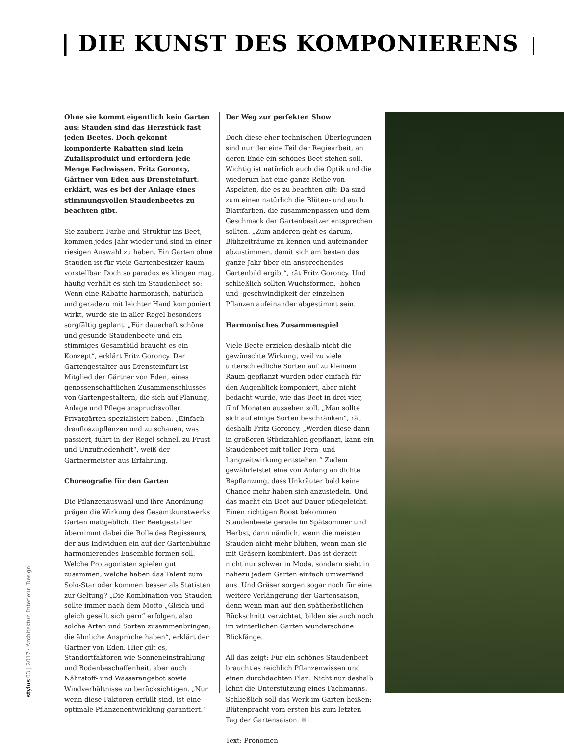| DIE KUNST DES KOMPONIERENS
Ohne sie kommt eigentlich kein Garten aus: Stauden sind das Herzstück fast jeden Beetes. Doch gekonnt komponierte Rabatten sind kein Zufallsprodukt und erfordern jede Menge Fachwissen. Fritz Goroncy, Gärtner von Eden aus Drensteinfurt, erklärt, was es bei der Anlage eines stimmungsvollen Staudenbeetes zu beachten gibt.
Sie zaubern Farbe und Struktur ins Beet, kommen jedes Jahr wieder und sind in einer riesigen Auswahl zu haben. Ein Garten ohne Stauden ist für viele Gartenbesitzer kaum vorstellbar. Doch so paradox es klingen mag, häufig verhält es sich im Staudenbeet so: Wenn eine Rabatte harmonisch, natürlich und geradezu mit leichter Hand komponiert wirkt, wurde sie in aller Regel besonders sorgfältig geplant. „Für dauerhaft schöne und gesunde Staudenbeete und ein stimmiges Gesamtbild braucht es ein Konzept“, erklärt Fritz Goroncy. Der Gartengestalter aus Drensteinfurt ist Mitglied der Gärtner von Eden, eines genossenschaftlichen Zusammenschlusses von Gartengestaltern, die sich auf Planung, Anlage und Pflege anspruchsvoller Privatgärten spezialisiert haben. „Einfach draufloszupflanzen und zu schauen, was passiert, führt in der Regel schnell zu Frust und Unzufriedenheit“, weiß der Gärtnermeister aus Erfahrung.
Choreografie für den Garten
Die Pflanzenauswahl und ihre Anordnung prägen die Wirkung des Gesamtkunstwerks Garten maßgeblich. Der Beetgestalter übernimmt dabei die Rolle des Regisseurs, der aus Individuen ein auf der Gartenbühne harmonierendes Ensemble formen soll. Welche Protagonisten spielen gut zusammen, welche haben das Talent zum Solo-Star oder kommen besser als Statisten zur Geltung? „Die Kombination von Stauden sollte immer nach dem Motto „Gleich und gleich gesellt sich gern“ erfolgen, also solche Arten und Sorten zusammenbringen, die ähnliche Ansprüche haben“, erklärt der Gärtner von Eden. Hier gilt es, Standortfaktoren wie Sonneneinstrahlung und Bodenbeschaffenheit, aber auch Nährstoff- und Wasserangebot sowie Windverhältnisse zu berücksichtigen. „Nur wenn diese Faktoren erfüllt sind, ist eine optimale Pflanzenentwicklung garantiert.“
Der Weg zur perfekten Show
Doch diese eher technischen Überlegungen sind nur der eine Teil der Regiearbeit, an deren Ende ein schönes Beet stehen soll. Wichtig ist natürlich auch die Optik und die wiederum hat eine ganze Reihe von Aspekten, die es zu beachten gilt: Da sind zum einen natürlich die Blüten- und auch Blattfarben, die zusammenpassen und dem Geschmack der Gartenbesitzer entsprechen sollten. „Zum anderen geht es darum, Blühzeiträume zu kennen und aufeinander abzustimmen, damit sich am besten das ganze Jahr über ein ansprechendes Gartenbild ergibt“, rät Fritz Goroncy. Und schließlich sollten Wuchsformen, -höhen und -geschwindigkeit der einzelnen Pflanzen aufeinander abgestimmt sein.
Harmonisches Zusammenspiel
Viele Beete erzielen deshalb nicht die gewünschte Wirkung, weil zu viele unterschiedliche Sorten auf zu kleinem Raum gepflanzt wurden oder einfach für den Augenblick komponiert, aber nicht bedacht wurde, wie das Beet in drei vier, fünf Monaten aussehen soll. „Man sollte sich auf einige Sorten beschränken“, rät deshalb Fritz Goroncy. „Werden diese dann in größeren Stückzahlen gepflanzt, kann ein Staudenbeet mit toller Fern- und Langzeitwirkung entstehen.“ Zudem gewährleistet eine von Anfang an dichte Bepflanzung, dass Unkräuter bald keine Chance mehr haben sich anzusiedeln. Und das macht ein Beet auf Dauer pflegeleicht. Einen richtigen Boost bekommen Staudenbeete gerade im Spätsommer und Herbst, dann nämlich, wenn die meisten Stauden nicht mehr blühen, wenn man sie mit Gräsern kombiniert. Das ist derzeit nicht nur schwer in Mode, sondern sieht in nahezu jedem Garten einfach umwerfend aus. Und Gräser sorgen sogar noch für eine weitere Verlängerung der Gartensaison, denn wenn man auf den spätherbstlichen Rückschnitt verzichtet, bilden sie auch noch im winterlichen Garten wunderschöne Blickfänge.
All das zeigt: Für ein schönes Staudenbeet braucht es reichlich Pflanzenwissen und einen durchdachten Plan. Nicht nur deshalb lohnt die Unterstützung eines Fachmanns. Schließlich soll das Werk im Garten heißen: Blütenpracht vom ersten bis zum letzten Tag der Gartensaison. ✻
Text: Pronomen
stylus 03 | 2017 · Architektur. Interieur. Design.